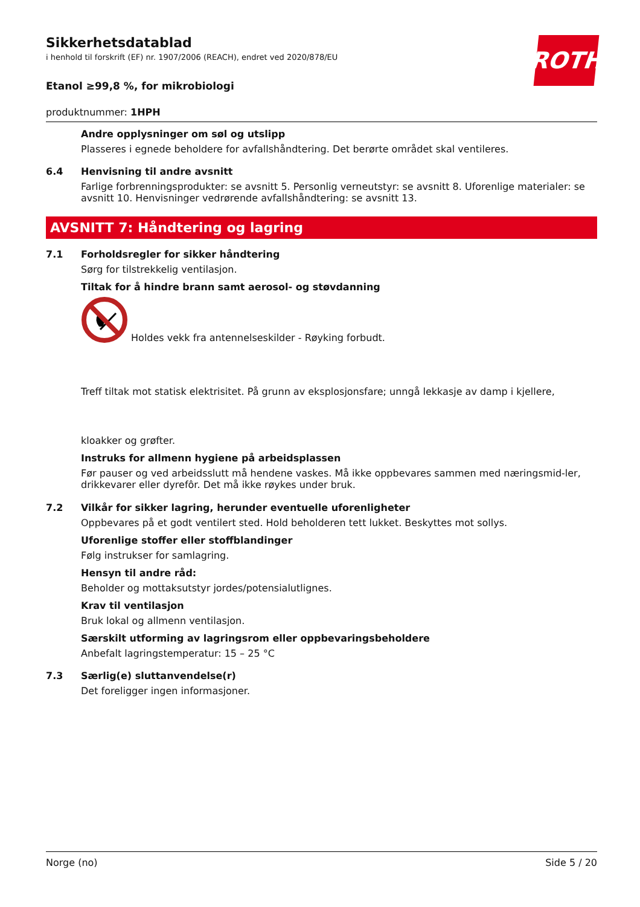Sikkerhetsdatablad
i henhold til forskrift (EF) nr. 1907/2006 (REACH), endret ved 2020/878/EU
ROTH
Etanol ≥99,8 %, for mikrobiologi
produktnummer: 1HPH
Andre opplysninger om søl og utslipp
Plasseres i egnede beholdere for avfallshåndtering. Det berørte området skal ventileres.
6.4 Henvisning til andre avsnitt
Farlige forbrenningsprodukter: se avsnitt 5. Personlig verneutstyr: se avsnitt 8. Uforenlige materialer: se avsnitt 10. Henvisninger vedrørende avfallshåndtering: se avsnitt 13.
AVSNITT 7: Håndtering og lagring
7.1 Forholdsregler for sikker håndtering
Sørg for tilstrekkelig ventilasjon.
Tiltak for å hindre brann samt aerosol- og støvdanning
Holdes vekk fra antennelseskilder - Røyking forbudt.
Treff tiltak mot statisk elektrisitet. På grunn av eksplosjonsfare; unngå lekkasje av damp i kjellere,
kloakker og grøfter.
Instruks for allmenn hygiene på arbeidsplassen
Før pauser og ved arbeidsslutt må hendene vaskes. Må ikke oppbevares sammen med næringsmid-ler, drikkevarer eller dyrefôr. Det må ikke røykes under bruk.
7.2 Vilkår for sikker lagring, herunder eventuelle uforenligheter
Oppbevares på et godt ventilert sted. Hold beholderen tett lukket. Beskyttes mot sollys.
Uforenlige stoffer eller stoffblandinger
Følg instrukser for samlagring.
Hensyn til andre råd:
Beholder og mottaksutstyr jordes/potensialutlignes.
Krav til ventilasjon
Bruk lokal og allmenn ventilasjon.
Særskilt utforming av lagringsrom eller oppbevaringsbeholdere
Anbefalt lagringstemperatur: 15 – 25 °C
7.3 Særlig(e) sluttanvendelse(r)
Det foreligger ingen informasjoner.
Norge (no) Side 5 / 20